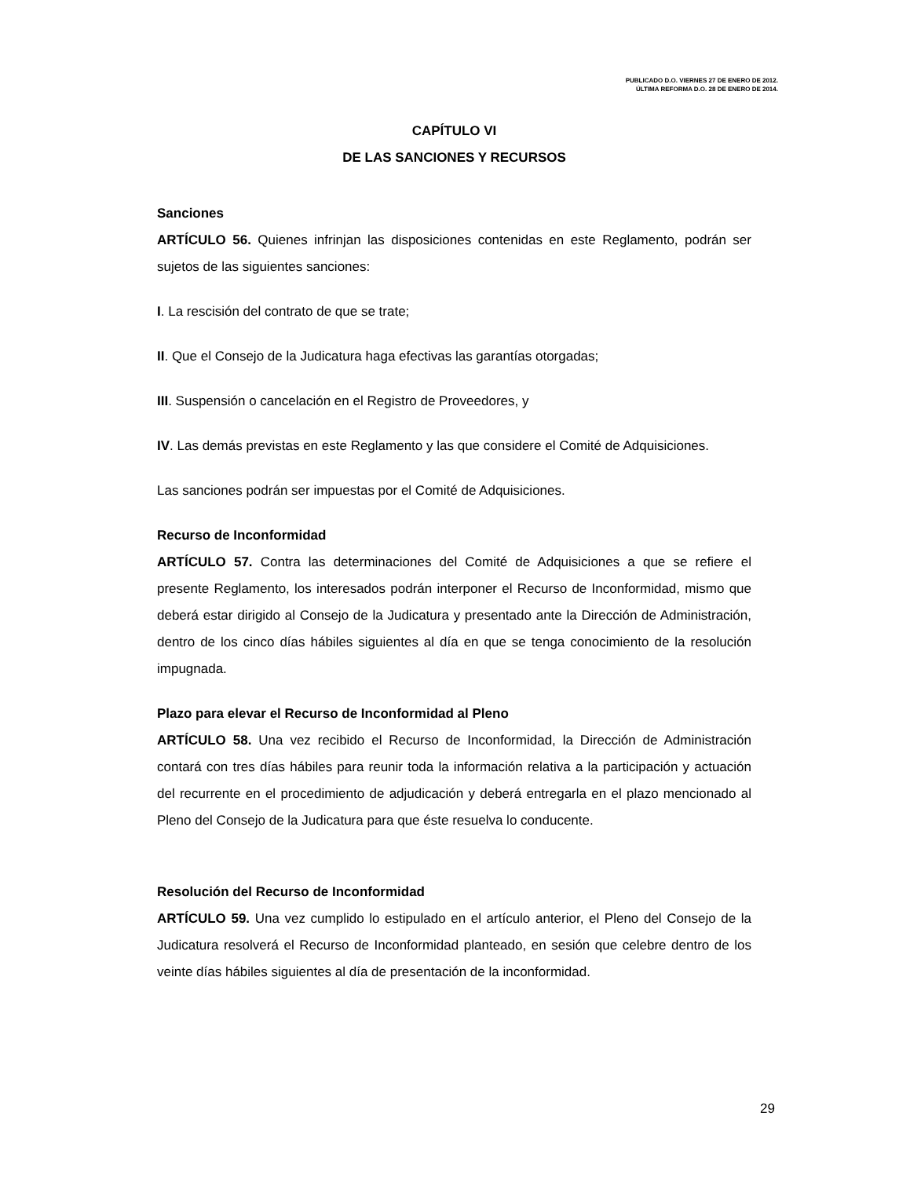PUBLICADO D.O. VIERNES 27 DE ENERO DE 2012.
ÚLTIMA REFORMA D.O. 28 DE ENERO DE 2014.
CAPÍTULO VI
DE LAS SANCIONES Y RECURSOS
Sanciones
ARTÍCULO 56. Quienes infrinjan las disposiciones contenidas en este Reglamento, podrán ser sujetos de las siguientes sanciones:
I. La rescisión del contrato de que se trate;
II. Que el Consejo de la Judicatura haga efectivas las garantías otorgadas;
III. Suspensión o cancelación en el Registro de Proveedores, y
IV. Las demás previstas en este Reglamento y las que considere el Comité de Adquisiciones.
Las sanciones podrán ser impuestas por el Comité de Adquisiciones.
Recurso de Inconformidad
ARTÍCULO 57. Contra las determinaciones del Comité de Adquisiciones a que se refiere el presente Reglamento, los interesados podrán interponer el Recurso de Inconformidad, mismo que deberá estar dirigido al Consejo de la Judicatura y presentado ante la Dirección de Administración, dentro de los cinco días hábiles siguientes al día en que se tenga conocimiento de la resolución impugnada.
Plazo para elevar el Recurso de Inconformidad al Pleno
ARTÍCULO 58. Una vez recibido el Recurso de Inconformidad, la Dirección de Administración contará con tres días hábiles para reunir toda la información relativa a la participación y actuación del recurrente en el procedimiento de adjudicación y deberá entregarla en el plazo mencionado al Pleno del Consejo de la Judicatura para que éste resuelva lo conducente.
Resolución del Recurso de Inconformidad
ARTÍCULO 59. Una vez cumplido lo estipulado en el artículo anterior, el Pleno del Consejo de la Judicatura resolverá el Recurso de Inconformidad planteado, en sesión que celebre dentro de los veinte días hábiles siguientes al día de presentación de la inconformidad.
29